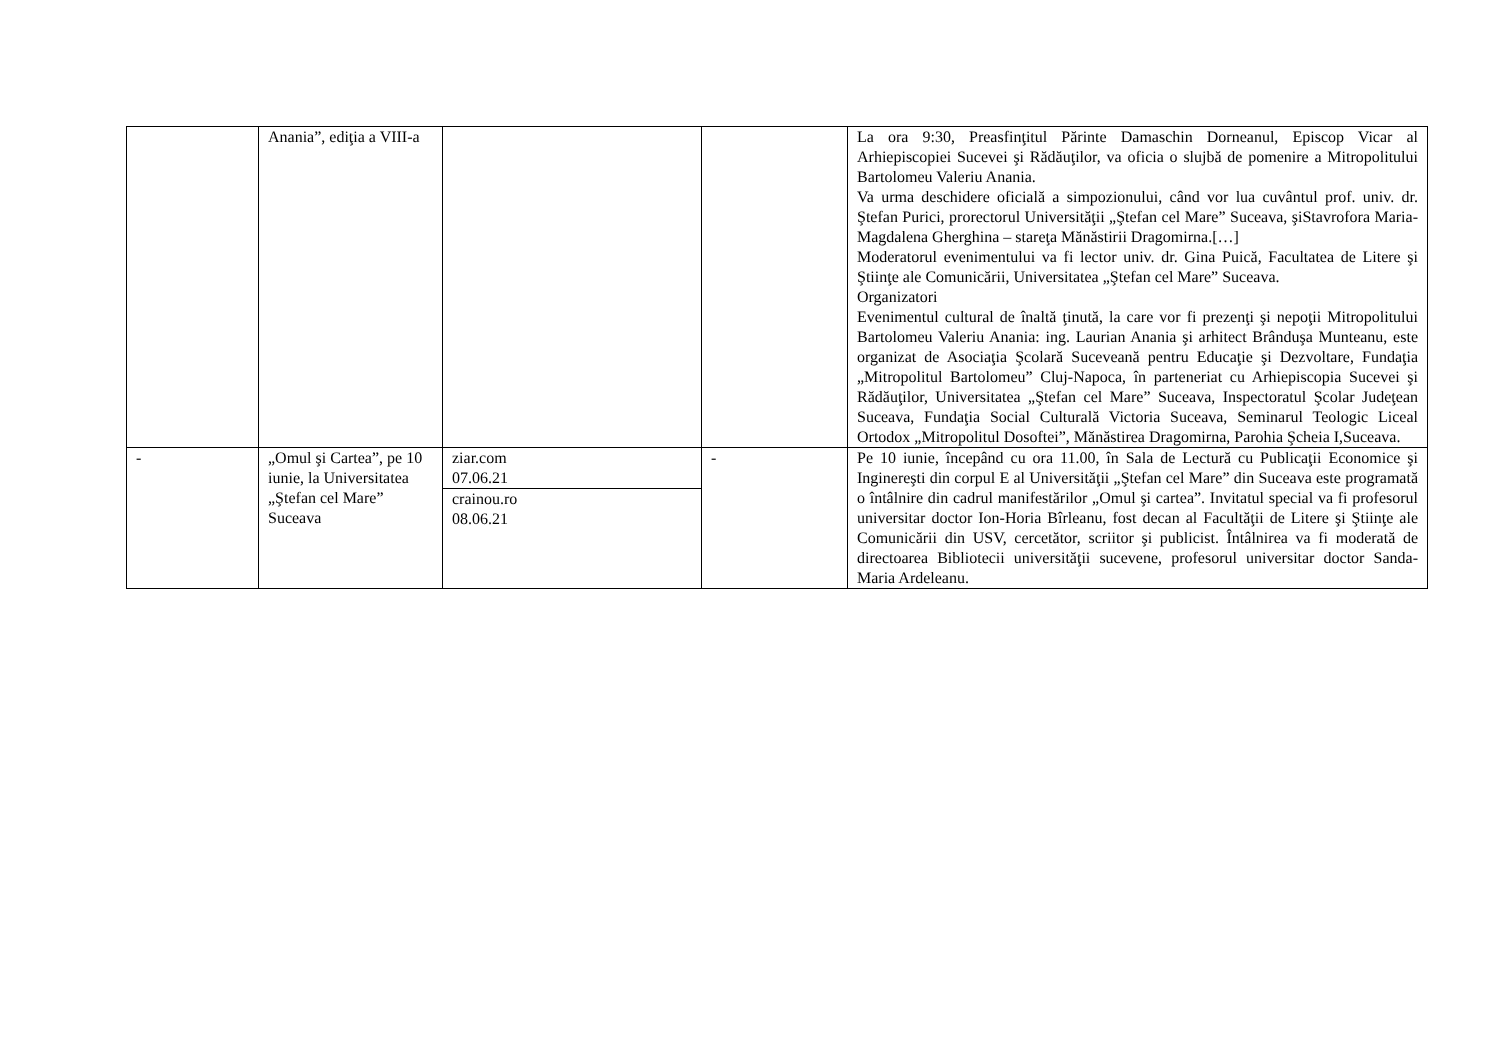| | Anania”, ediţia a VIII-a | | | La ora 9:30, Preasfinţitul Părinte Damaschin Dorneanul, Episcop Vicar al Arhiepiscopiei Sucevei şi Rădăuţilor, va oficia o slujbă de pomenire a Mitropolitului Bartolomeu Valeriu Anania. Va urma deschidere oficială a simpozionului, când vor lua cuvântul prof. univ. dr. Ştefan Purici, prorectorul Universităţii „Ştefan cel Mare” Suceava, şiStavrofora Maria-Magdalena Gherghina – stareţa Mănăstirii Dragomirna.[…] Moderatorul evenimentului va fi lector univ. dr. Gina Puică, Facultatea de Litere şi Ştiinţe ale Comunicării, Universitatea „Ştefan cel Mare” Suceava. Organizatori Evenimentul cultural de înaltă ţinută, la care vor fi prezenţi şi nepoţii Mitropolitului Bartolomeu Valeriu Anania: ing. Laurian Anania şi arhitect Brânduşa Munteanu, este organizat de Asociaţia Şcolară Suceveană pentru Educaţie şi Dezvoltare, Fundaţia „Mitropolitul Bartolomeu” Cluj-Napoca, în parteneriat cu Arhiepiscopia Sucevei şi Rădăuţilor, Universitatea „Ştefan cel Mare” Suceava, Inspectoratul Şcolar Judeţean Suceava, Fundaţia Social Culturală Victoria Suceava, Seminarul Teologic Liceal Ortodox „Mitropolitul Dosoftei”, Mănăstirea Dragomirna, Parohia Şcheia I,Suceava. |
| - | „Omul şi Cartea”, pe 10 iunie, la Universitatea „Ştefan cel Mare” Suceava | ziar.com 07.06.21 crainou.ro 08.06.21 | - | Pe 10 iunie, începând cu ora 11.00, în Sala de Lectură cu Publicaţii Economice şi Inginereşti din corpul E al Universităţii „Ştefan cel Mare” din Suceava este programată o întâlnire din cadrul manifestărilor „Omul şi cartea”. Invitatul special va fi profesorul universitar doctor Ion-Horia Bîrleanu, fost decan al Facultăţii de Litere şi Ştiinţe ale Comunicării din USV, cercetător, scriitor şi publicist. Întâlnirea va fi moderată de directoarea Bibliotecii universităţii sucevene, profesorul universitar doctor Sanda-Maria Ardeleanu. |